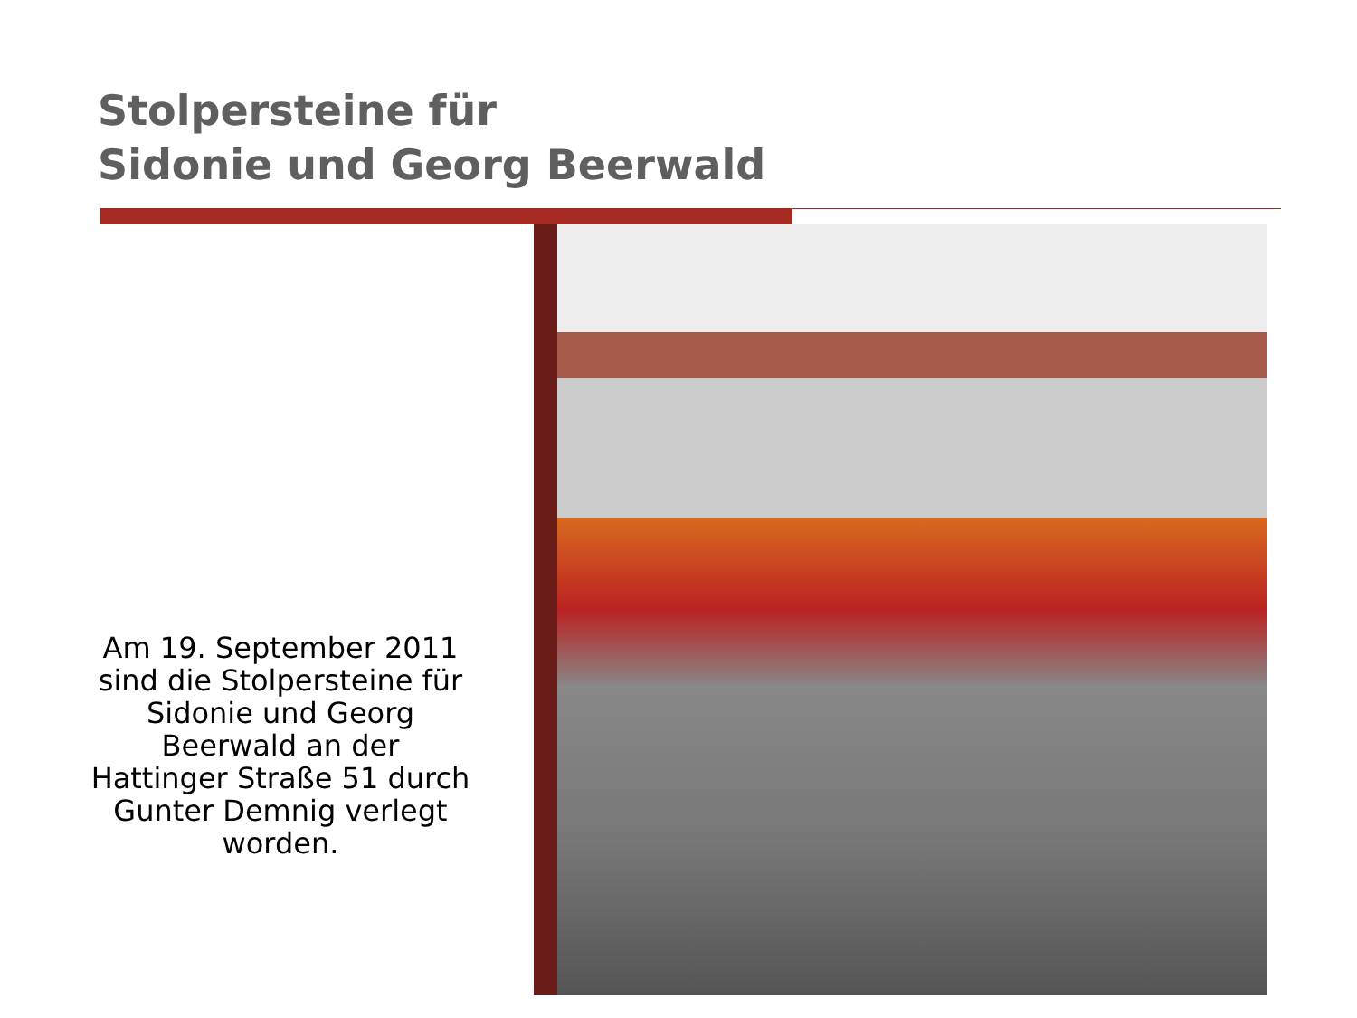Stolpersteine für
Sidonie und Georg Beerwald
Am 19. September 2011 sind die Stolpersteine für Sidonie und Georg Beerwald an der Hattinger Straße 51 durch Gunter Demnig verlegt worden.